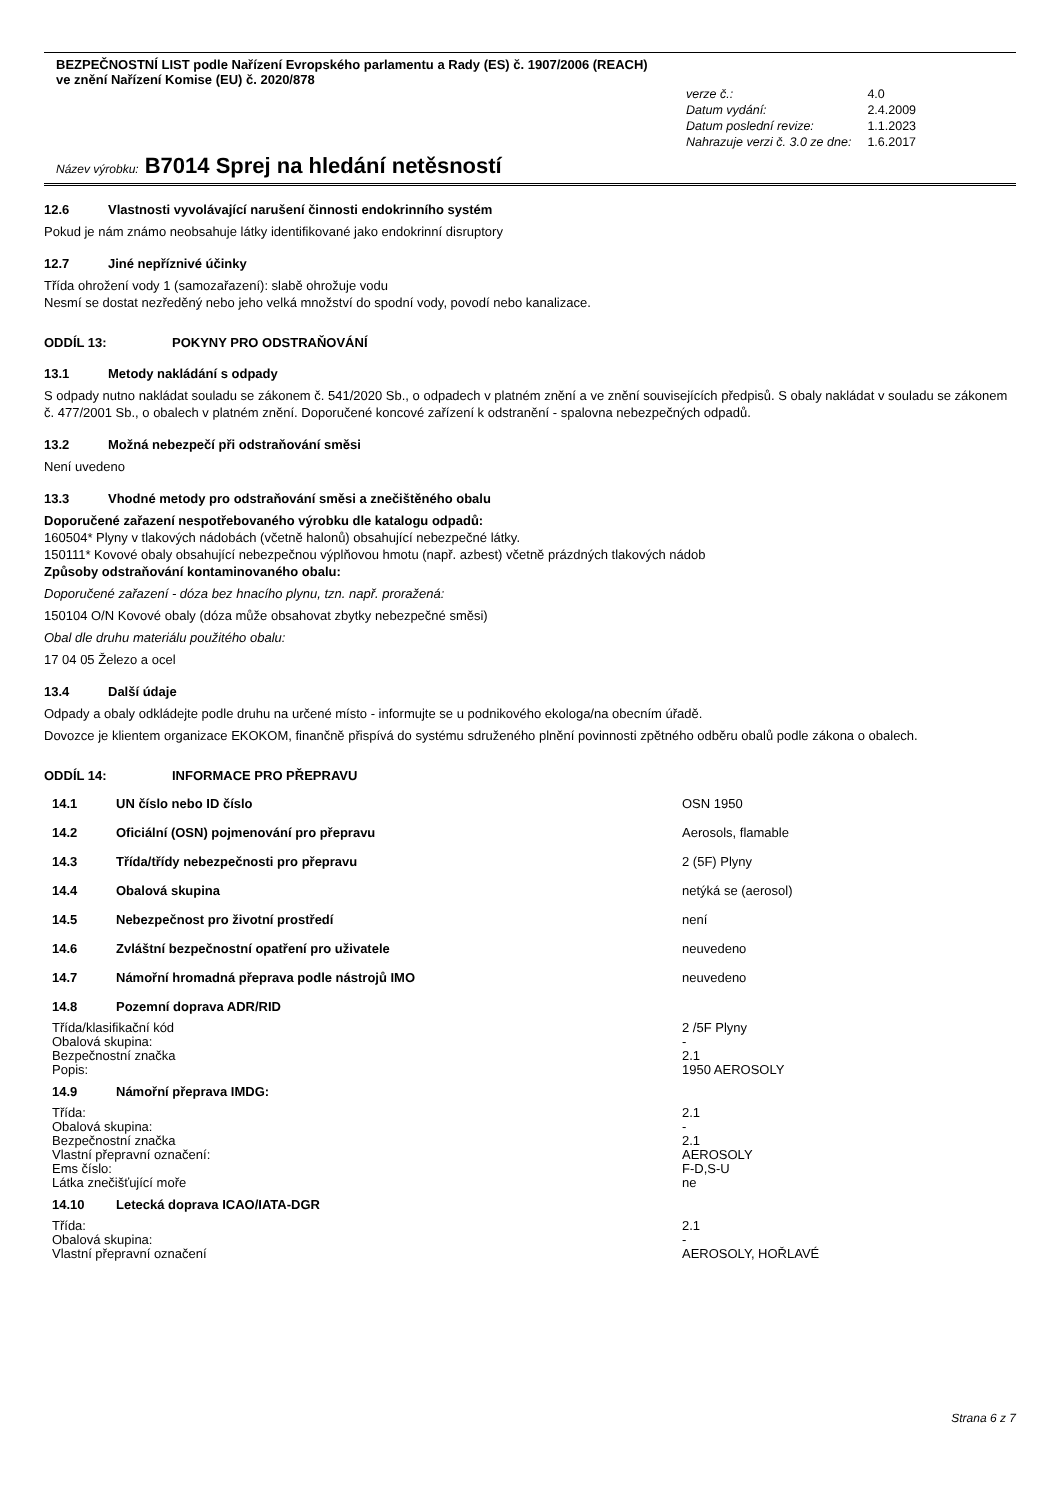BEZPEČNOSTNÍ LIST podle Nařízení Evropského parlamentu a Rady (ES) č. 1907/2006 (REACH)
ve znění Nařízení Komise (EU) č. 2020/878
| verze č.: | 4.0 |
| Datum vydání: | 2.4.2009 |
| Datum poslední revize: | 1.1.2023 |
| Nahrazuje verzi č. 3.0 ze dne: | 1.6.2017 |
Název výrobku: B7014 Sprej na hledání netěsností
12.6 Vlastnosti vyvolávající narušení činnosti endokrinního systém
Pokud je nám známo neobsahuje látky identifikované jako endokrinní disruptory
12.7 Jiné nepříznivé účinky
Třída ohrožení vody 1 (samozařazení): slabě ohrožuje vodu
Nesmí se dostat nezředěný nebo jeho velká množství do spodní vody, povodí nebo kanalizace.
ODDÍL 13: POKYNY PRO ODSTRAŇOVÁNÍ
13.1 Metody nakládání s odpady
S odpady nutno nakládat souladu se zákonem č. 541/2020 Sb., o odpadech v platném znění a ve znění souvisejících předpisů. S obaly nakládat v souladu se zákonem č. 477/2001 Sb., o obalech v platném znění. Doporučené koncové zařízení k odstranění - spalovna nebezpečných odpadů.
13.2 Možná nebezpečí při odstraňování směsi
Není uvedeno
13.3 Vhodné metody pro odstraňování směsi a znečištěného obalu
Doporučené zařazení nespotřebovaného výrobku dle katalogu odpadů:
160504* Plyny v tlakových nádobách (včetně halonů) obsahující nebezpečné látky.
150111* Kovové obaly obsahující nebezpečnou výplňovou hmotu (např. azbest) včetně prázdných tlakových nádob
Způsoby odstraňování kontaminovaného obalu:
Doporučené zařazení - dóza bez hnacího plynu, tzn. např. proražená:
150104 O/N Kovové obaly (dóza může obsahovat zbytky nebezpečné směsi)
Obal dle druhu materiálu použitého obalu:
17 04 05 Železo a ocel
13.4 Další údaje
Odpady a obaly odkládejte podle druhu na určené místo - informujte se u podnikového ekologa/na obecním úřadě.
Dovozce je klientem organizace EKOKOM, finančně přispívá do systému sdruženého plnění povinnosti zpětného odběru obalů podle zákona o obalech.
ODDÍL 14: INFORMACE PRO PŘEPRAVU
| 14.1 | UN číslo nebo ID číslo | OSN 1950 |
| 14.2 | Oficiální (OSN) pojmenování pro přepravu | Aerosols, flamable |
| 14.3 | Třída/třídy nebezpečnosti pro přepravu | 2 (5F) Plyny |
| 14.4 | Obalová skupina | netýká se (aerosol) |
| 14.5 | Nebezpečnost pro životní prostředí | není |
| 14.6 | Zvláštní bezpečnostní opatření pro uživatele | neuvedeno |
| 14.7 | Námořní hromadná přeprava podle nástrojů IMO | neuvedeno |
| 14.8 | Pozemní doprava ADR/RID | |
| Třída/klasifikační kód | | 2 /5F Plyny |
| Obalová skupina: | | - |
| Bezpečnostní značka | | 2.1 |
| Popis: | | 1950 AEROSOLY |
| 14.9 | Námořní přeprava IMDG: | |
| Třída: | | 2.1 |
| Obalová skupina: | | - |
| Bezpečnostní značka | | 2.1 |
| Vlastní přepravní označení: | | AEROSOLY |
| Ems číslo: | | F-D,S-U |
| Látka znečišťující moře | | ne |
| 14.10 | Letecká doprava ICAO/IATA-DGR | |
| Třída: | | 2.1 |
| Obalová skupina: | | - |
| Vlastní přepravní označení | | AEROSOLY, HOŘLAVÉ |
Strana 6 z 7